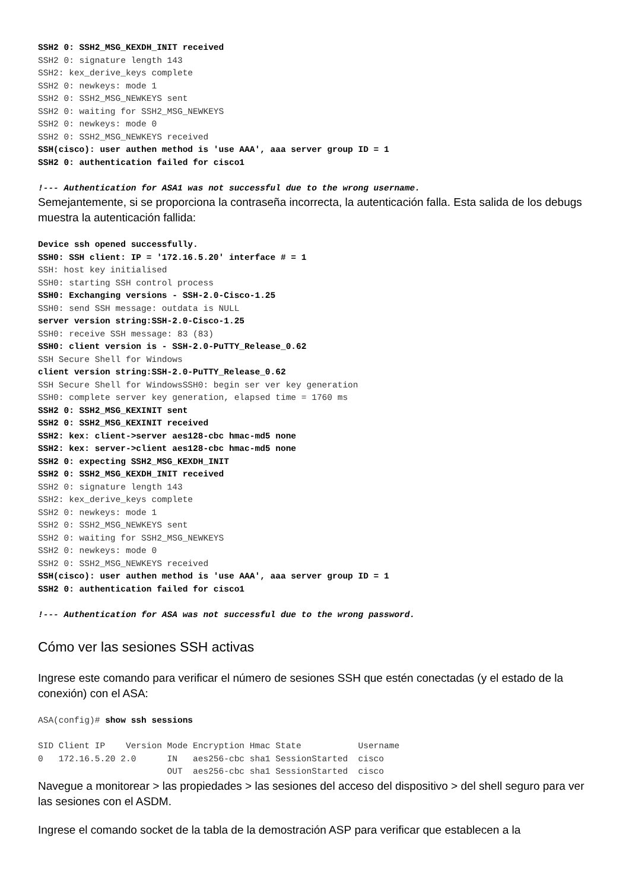SSH2 0: SSH2_MSG_KEXDH_INIT received
SSH2 0: signature length 143
SSH2: kex_derive_keys complete
SSH2 0: newkeys: mode 1
SSH2 0: SSH2_MSG_NEWKEYS sent
SSH2 0: waiting for SSH2_MSG_NEWKEYS
SSH2 0: newkeys: mode 0
SSH2 0: SSH2_MSG_NEWKEYS received
SSH(cisco): user authen method is 'use AAA', aaa server group ID = 1
SSH2 0: authentication failed for cisco1

!--- Authentication for ASA1 was not successful due to the wrong username.
Semejantemente, si se proporciona la contraseña incorrecta, la autenticación falla. Esta salida de los debugs muestra la autenticación fallida:
Device ssh opened successfully.
SSH0: SSH client: IP = '172.16.5.20' interface # = 1
SSH: host key initialised
SSH0: starting SSH control process
SSH0: Exchanging versions - SSH-2.0-Cisco-1.25
SSH0: send SSH message: outdata is NULL
server version string:SSH-2.0-Cisco-1.25
SSH0: receive SSH message: 83 (83)
SSH0: client version is - SSH-2.0-PuTTY_Release_0.62
SSH Secure Shell for Windows
client version string:SSH-2.0-PuTTY_Release_0.62
SSH Secure Shell for WindowsSSH0: begin ser ver key generation
SSH0: complete server key generation, elapsed time = 1760 ms
SSH2 0: SSH2_MSG_KEXINIT sent
SSH2 0: SSH2_MSG_KEXINIT received
SSH2: kex: client->server aes128-cbc hmac-md5 none
SSH2: kex: server->client aes128-cbc hmac-md5 none
SSH2 0: expecting SSH2_MSG_KEXDH_INIT
SSH2 0: SSH2_MSG_KEXDH_INIT received
SSH2 0: signature length 143
SSH2: kex_derive_keys complete
SSH2 0: newkeys: mode 1
SSH2 0: SSH2_MSG_NEWKEYS sent
SSH2 0: waiting for SSH2_MSG_NEWKEYS
SSH2 0: newkeys: mode 0
SSH2 0: SSH2_MSG_NEWKEYS received
SSH(cisco): user authen method is 'use AAA', aaa server group ID = 1
SSH2 0: authentication failed for cisco1

!--- Authentication for ASA was not successful due to the wrong password.
Cómo ver las sesiones SSH activas
Ingrese este comando para verificar el número de sesiones SSH que estén conectadas (y el estado de la conexión) con el ASA:
ASA(config)# show ssh sessions

SID Client IP    Version Mode Encryption Hmac State           Username
0   172.16.5.20 2.0      IN   aes256-cbc sha1 SessionStarted  cisco
                         OUT  aes256-cbc sha1 SessionStarted  cisco
Navegue a monitorear > las propiedades > las sesiones del acceso del dispositivo > del shell seguro para ver las sesiones con el ASDM.
Ingrese el comando socket de la tabla de la demostración ASP para verificar que establecen a la